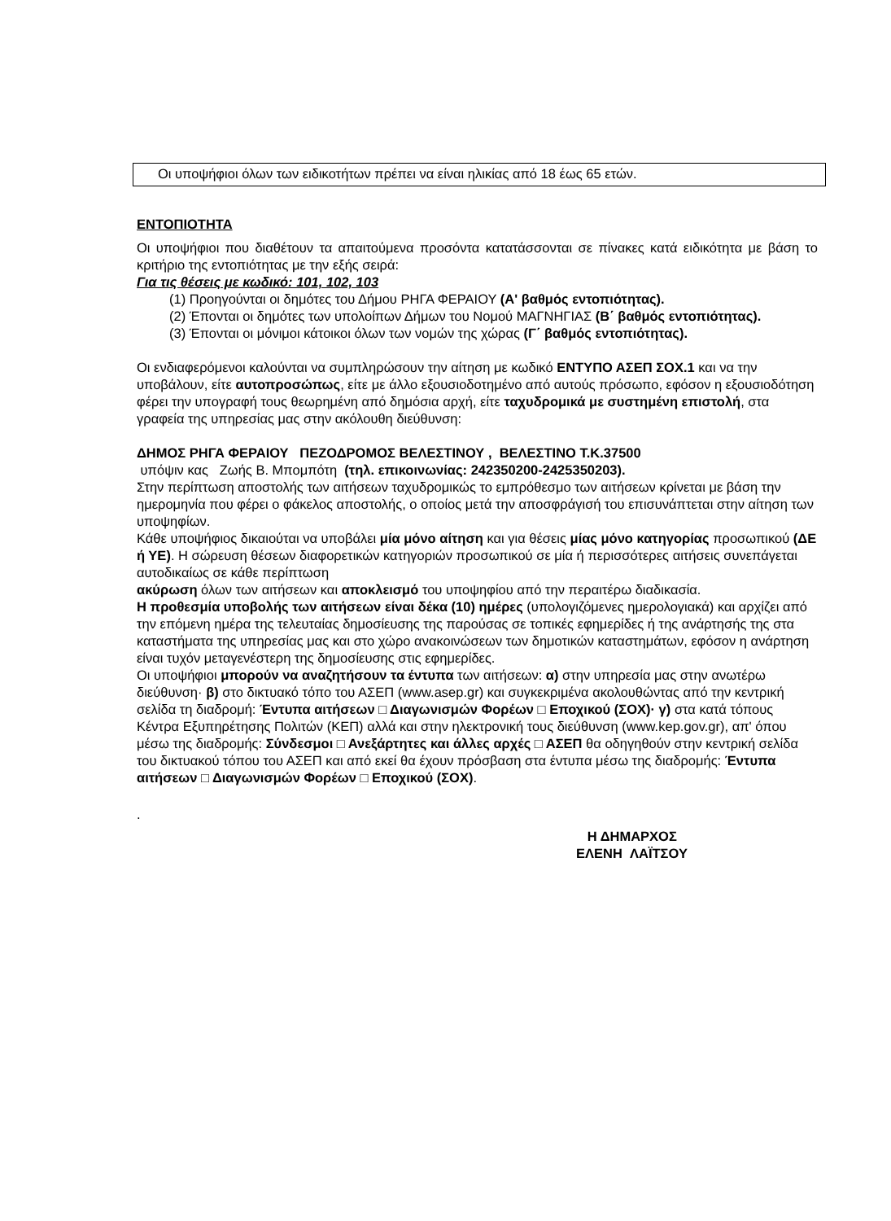Οι υποψήφιοι όλων των ειδικοτήτων πρέπει να είναι ηλικίας από 18 έως 65 ετών.
ΕΝΤΟΠΙΟΤΗΤΑ
Οι υποψήφιοι που διαθέτουν τα απαιτούμενα προσόντα κατατάσσονται σε πίνακες κατά ειδικότητα με βάση το κριτήριο της εντοπιότητας με την εξής σειρά:
Για τις θέσεις με κωδικό: 101, 102, 103
(1) Προηγούνται οι δημότες του Δήμου ΡΗΓΑ ΦΕΡΑΙΟΥ (Α' βαθμός εντοπιότητας).
(2) Έπονται οι δημότες των υπολοίπων Δήμων του Νομού ΜΑΓΝΗΓΙΑΣ (Β΄ βαθμός εντοπιότητας).
(3) Έπονται οι μόνιμοι κάτοικοι όλων των νομών της χώρας (Γ΄ βαθμός εντοπιότητας).
Οι ενδιαφερόμενοι καλούνται να συμπληρώσουν την αίτηση με κωδικό ΕΝΤΥΠΟ ΑΣΕΠ ΣΟΧ.1 και να την υποβάλουν, είτε αυτοπροσώπως, είτε με άλλο εξουσιοδοτημένο από αυτούς πρόσωπο, εφόσον η εξουσιοδότηση φέρει την υπογραφή τους θεωρημένη από δημόσια αρχή, είτε ταχυδρομικά με συστημένη επιστολή, στα γραφεία της υπηρεσίας μας στην ακόλουθη διεύθυνση:
ΔΗΜΟΣ ΡΗΓΑ ΦΕΡΑΙΟΥ ΠΕΖΟΔΡΟΜΟΣ ΒΕΛΕΣΤΙΝΟΥ , ΒΕΛΕΣΤΙΝΟ Τ.Κ.37500
υπόψιν κας Ζωής Β. Μπομπότη (τηλ. επικοινωνίας: 242350200-2425350203).
Στην περίπτωση αποστολής των αιτήσεων ταχυδρομικώς το εμπρόθεσμο των αιτήσεων κρίνεται με βάση την ημερομηνία που φέρει ο φάκελος αποστολής, ο οποίος μετά την αποσφράγισή του επισυνάπτεται στην αίτηση των υποψηφίων.
Κάθε υποψήφιος δικαιούται να υποβάλει μία μόνο αίτηση και για θέσεις μίας μόνο κατηγορίας προσωπικού (ΔΕ ή ΥΕ). Η σώρευση θέσεων διαφορετικών κατηγοριών προσωπικού σε μία ή περισσότερες αιτήσεις συνεπάγεται αυτοδικαίως σε κάθε περίπτωση
ακύρωση όλων των αιτήσεων και αποκλεισμό του υποψηφίου από την περαιτέρω διαδικασία.
Η προθεσμία υποβολής των αιτήσεων είναι δέκα (10) ημέρες (υπολογιζόμενες ημερολογιακά) και αρχίζει από την επόμενη ημέρα της τελευταίας δημοσίευσης της παρούσας σε τοπικές εφημερίδες ή της ανάρτησής της στα καταστήματα της υπηρεσίας μας και στο χώρο ανακοινώσεων των δημοτικών καταστημάτων, εφόσον η ανάρτηση είναι τυχόν μεταγενέστερη της δημοσίευσης στις εφημερίδες.
Οι υποψήφιοι μπορούν να αναζητήσουν τα έντυπα των αιτήσεων: α) στην υπηρεσία μας στην ανωτέρω διεύθυνση· β) στο δικτυακό τόπο του ΑΣΕΠ (www.asep.gr) και συγκεκριμένα ακολουθώντας από την κεντρική σελίδα τη διαδρομή: Έντυπα αιτήσεων □ Διαγωνισμών Φορέων □ Εποχικού (ΣΟΧ)· γ) στα κατά τόπους Κέντρα Εξυπηρέτησης Πολιτών (ΚΕΠ) αλλά και στην ηλεκτρονική τους διεύθυνση (www.kep.gov.gr), απ' όπου μέσω της διαδρομής: Σύνδεσμοι □ Ανεξάρτητες και άλλες αρχές □ ΑΣΕΠ θα οδηγηθούν στην κεντρική σελίδα του δικτυακού τόπου του ΑΣΕΠ και από εκεί θα έχουν πρόσβαση στα έντυπα μέσω της διαδρομής: Έντυπα αιτήσεων □ Διαγωνισμών Φορέων □ Εποχικού (ΣΟΧ).
.
Η ΔΗΜΑΡΧΟΣ
ΕΛΕΝΗ ΛΑΪΤΣΟΥ